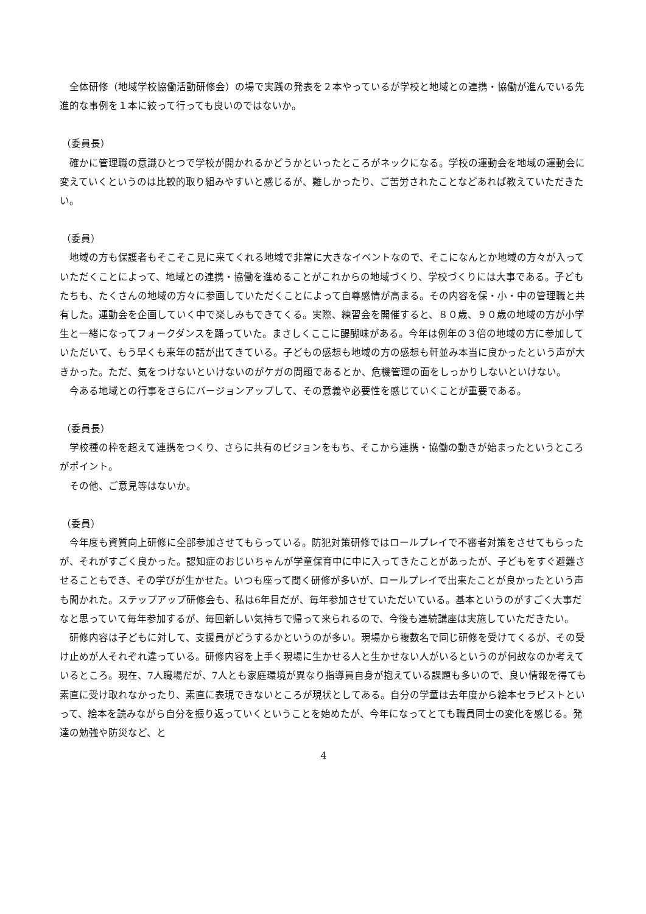全体研修（地域学校協働活動研修会）の場で実践の発表を２本やっているが学校と地域との連携・協働が進んでいる先進的な事例を１本に絞って行っても良いのではないか。
（委員長）
確かに管理職の意識ひとつで学校が開かれるかどうかといったところがネックになる。学校の運動会を地域の運動会に変えていくというのは比較的取り組みやすいと感じるが、難しかったり、ご苦労されたことなどあれば教えていただきたい。
（委員）
地域の方も保護者もそこそこ見に来てくれる地域で非常に大きなイベントなので、そこになんとか地域の方々が入っていただくことによって、地域との連携・協働を進めることがこれからの地域づくり、学校づくりには大事である。子どもたちも、たくさんの地域の方々に参画していただくことによって自尊感情が高まる。その内容を保・小・中の管理職と共有した。運動会を企画していく中で楽しみもできてくる。実際、練習会を開催すると、８０歳、９０歳の地域の方が小学生と一緒になってフォークダンスを踊っていた。まさしくここに醍醐味がある。今年は例年の３倍の地域の方に参加していただいて、もう早くも来年の話が出てきている。子どもの感想も地域の方の感想も軒並み本当に良かったという声が大きかった。ただ、気をつけないといけないのがケガの問題であるとか、危機管理の面をしっかりしないといけない。
今ある地域との行事をさらにバージョンアップして、その意義や必要性を感じていくことが重要である。
（委員長）
学校種の枠を超えて連携をつくり、さらに共有のビジョンをもち、そこから連携・協働の動きが始まったというところがポイント。
その他、ご意見等はないか。
（委員）
今年度も資質向上研修に全部参加させてもらっている。防犯対策研修ではロールプレイで不審者対策をさせてもらったが、それがすごく良かった。認知症のおじいちゃんが学童保育中に中に入ってきたことがあったが、子どもをすぐ避難させることもでき、その学びが生かせた。いつも座って聞く研修が多いが、ロールプレイで出来たことが良かったという声も聞かれた。ステップアップ研修会も、私は6年目だが、毎年参加させていただいている。基本というのがすごく大事だなと思っていて毎年参加するが、毎回新しい気持ちで帰って来られるので、今後も連続講座は実施していただきたい。
研修内容は子どもに対して、支援員がどうするかというのが多い。現場から複数名で同じ研修を受けてくるが、その受け止めが人それぞれ違っている。研修内容を上手く現場に生かせる人と生かせない人がいるというのが何故なのか考えているところ。現在、7人職場だが、7人とも家庭環境が異なり指導員自身が抱えている課題も多いので、良い情報を得ても素直に受け取れなかったり、素直に表現できないところが現状としてある。自分の学童は去年度から絵本セラピストといって、絵本を読みながら自分を振り返っていくということを始めたが、今年になってとても職員同士の変化を感じる。発達の勉強や防災など、と
4